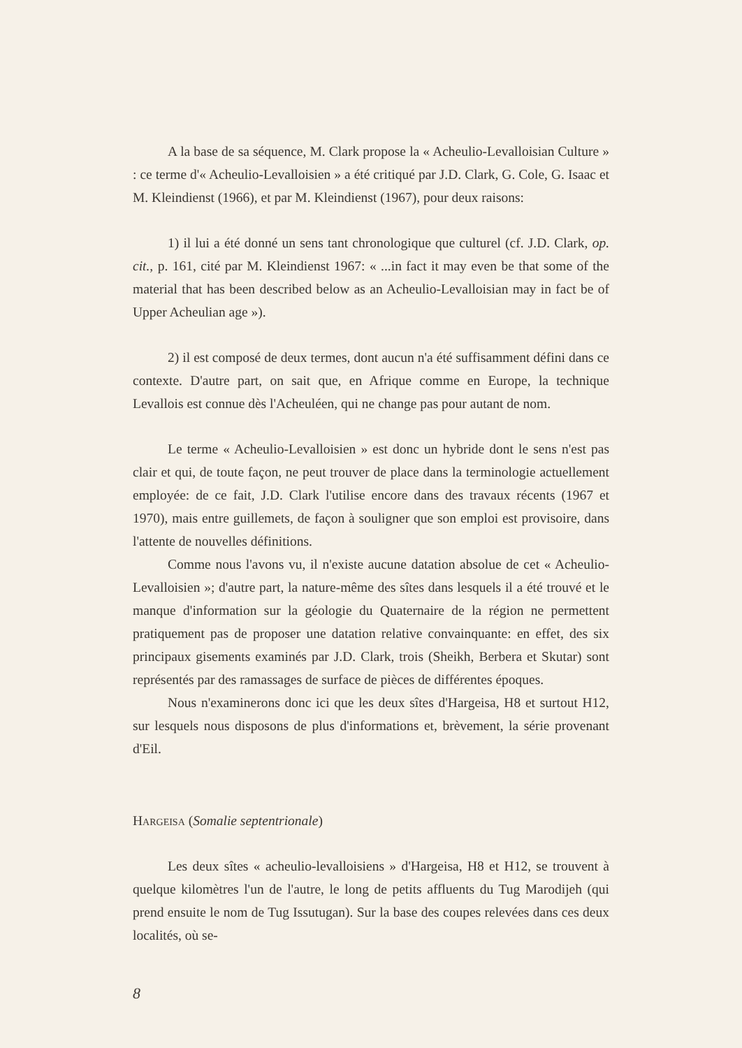A la base de sa séquence, M. Clark propose la « Acheulio-Levalloisian Culture » : ce terme d'« Acheulio-Levalloisien » a été critiqué par J.D. Clark, G. Cole, G. Isaac et M. Kleindienst (1966), et par M. Kleindienst (1967), pour deux raisons:
1) il lui a été donné un sens tant chronologique que culturel (cf. J.D. Clark, op. cit., p. 161, cité par M. Kleindienst 1967: « ...in fact it may even be that some of the material that has been described below as an Acheulio-Levalloisian may in fact be of Upper Acheulian age »).
2) il est composé de deux termes, dont aucun n'a été suffisamment défini dans ce contexte. D'autre part, on sait que, en Afrique comme en Europe, la technique Levallois est connue dès l'Acheuléen, qui ne change pas pour autant de nom.
Le terme « Acheulio-Levalloisien » est donc un hybride dont le sens n'est pas clair et qui, de toute façon, ne peut trouver de place dans la terminologie actuellement employée: de ce fait, J.D. Clark l'utilise encore dans des travaux récents (1967 et 1970), mais entre guillemets, de façon à souligner que son emploi est provisoire, dans l'attente de nouvelles définitions.
Comme nous l'avons vu, il n'existe aucune datation absolue de cet « Acheulio-Levalloisien »; d'autre part, la nature-même des sîtes dans lesquels il a été trouvé et le manque d'information sur la géologie du Quaternaire de la région ne permettent pratiquement pas de proposer une datation relative convainquante: en effet, des six principaux gisements examinés par J.D. Clark, trois (Sheikh, Berbera et Skutar) sont représentés par des ramassages de surface de pièces de différentes époques.
Nous n'examinerons donc ici que les deux sîtes d'Hargeisa, H8 et surtout H12, sur lesquels nous disposons de plus d'informations et, brèvement, la série provenant d'Eil.
Hargeisa (Somalie septentrionale)
Les deux sîtes « acheulio-levalloisiens » d'Hargeisa, H8 et H12, se trouvent à quelque kilomètres l'un de l'autre, le long de petits affluents du Tug Marodijeh (qui prend ensuite le nom de Tug Issutugan). Sur la base des coupes relevées dans ces deux localités, où se-
8